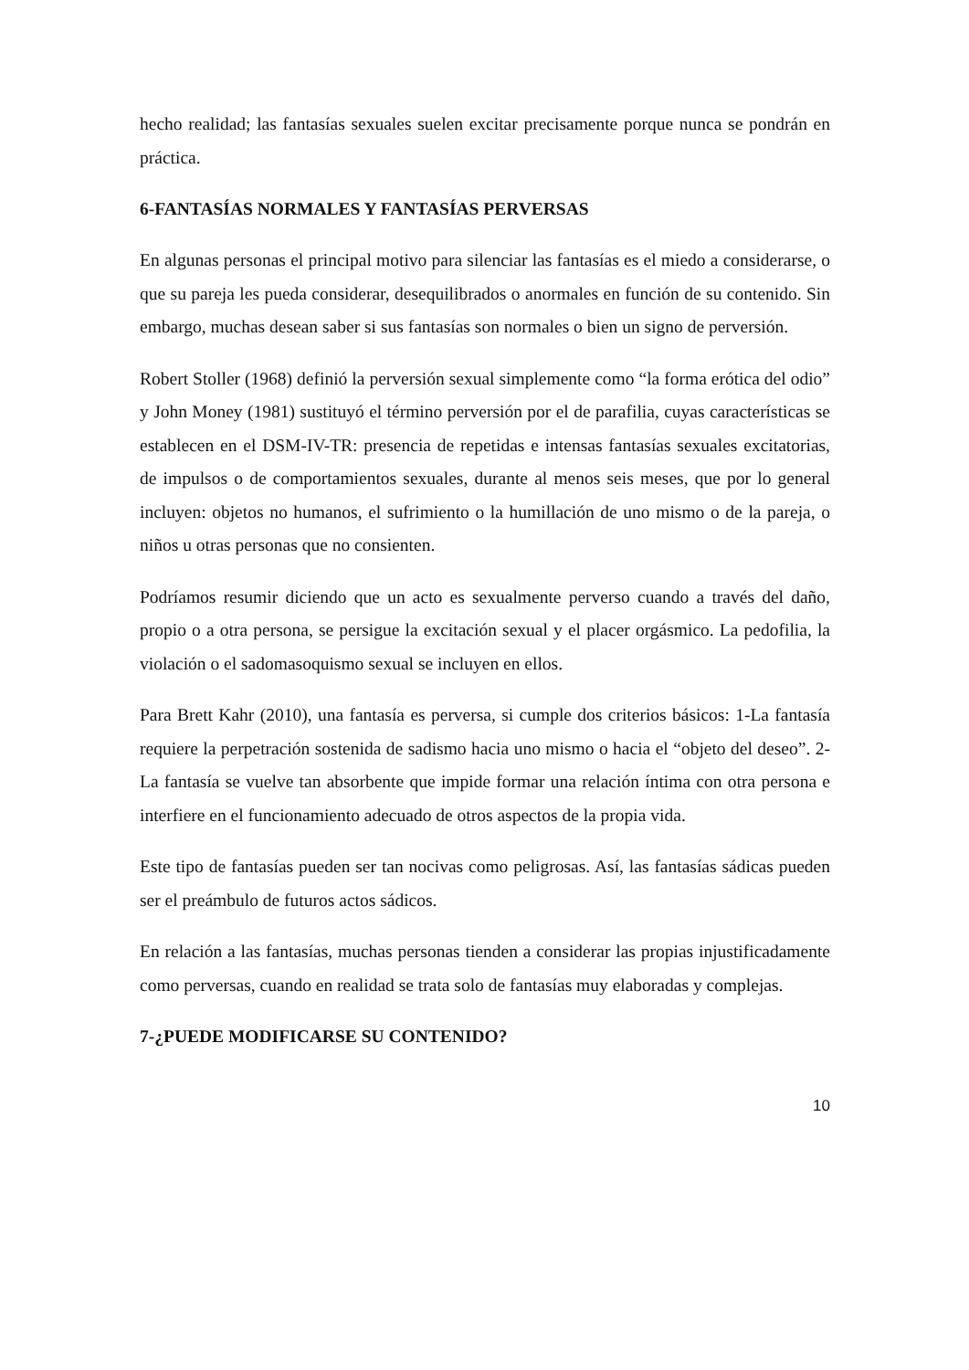hecho realidad; las fantasías sexuales suelen excitar precisamente porque nunca se pondrán en práctica.
6-FANTASÍAS NORMALES Y FANTASÍAS PERVERSAS
En algunas personas el principal motivo para silenciar las fantasías es el miedo a considerarse, o que su pareja les pueda considerar, desequilibrados o anormales en función de su contenido. Sin embargo, muchas desean saber si sus fantasías son normales o bien un signo de perversión.
Robert Stoller (1968) definió la perversión sexual simplemente como “la forma erótica del odio” y John Money (1981) sustituyó el término perversión por el de parafilia, cuyas características se establecen en el DSM-IV-TR: presencia de repetidas e intensas fantasías sexuales excitatorias, de impulsos o de comportamientos sexuales, durante al menos seis meses, que por lo general incluyen: objetos no humanos, el sufrimiento o la humillación de uno mismo o de la pareja, o niños u otras personas que no consienten.
Podríamos resumir diciendo que un acto es sexualmente perverso cuando a través del daño, propio o a otra persona, se persigue la excitación sexual y el placer orgásmico. La pedofilia, la violación o el sadomasoquismo sexual se incluyen en ellos.
Para Brett Kahr (2010), una fantasía es perversa, si cumple dos criterios básicos: 1-La fantasía requiere la perpetración sostenida de sadismo hacia uno mismo o hacia el “objeto del deseo”. 2-La fantasía se vuelve tan absorbente que impide formar una relación íntima con otra persona e interfiere en el funcionamiento adecuado de otros aspectos de la propia vida.
Este tipo de fantasías pueden ser tan nocivas como peligrosas. Así, las fantasías sádicas pueden ser el preámbulo de futuros actos sádicos.
En relación a las fantasías, muchas personas tienden a considerar las propias injustificadamente como perversas, cuando en realidad se trata solo de fantasías muy elaboradas y complejas.
7-¿PUEDE MODIFICARSE SU CONTENIDO?
10